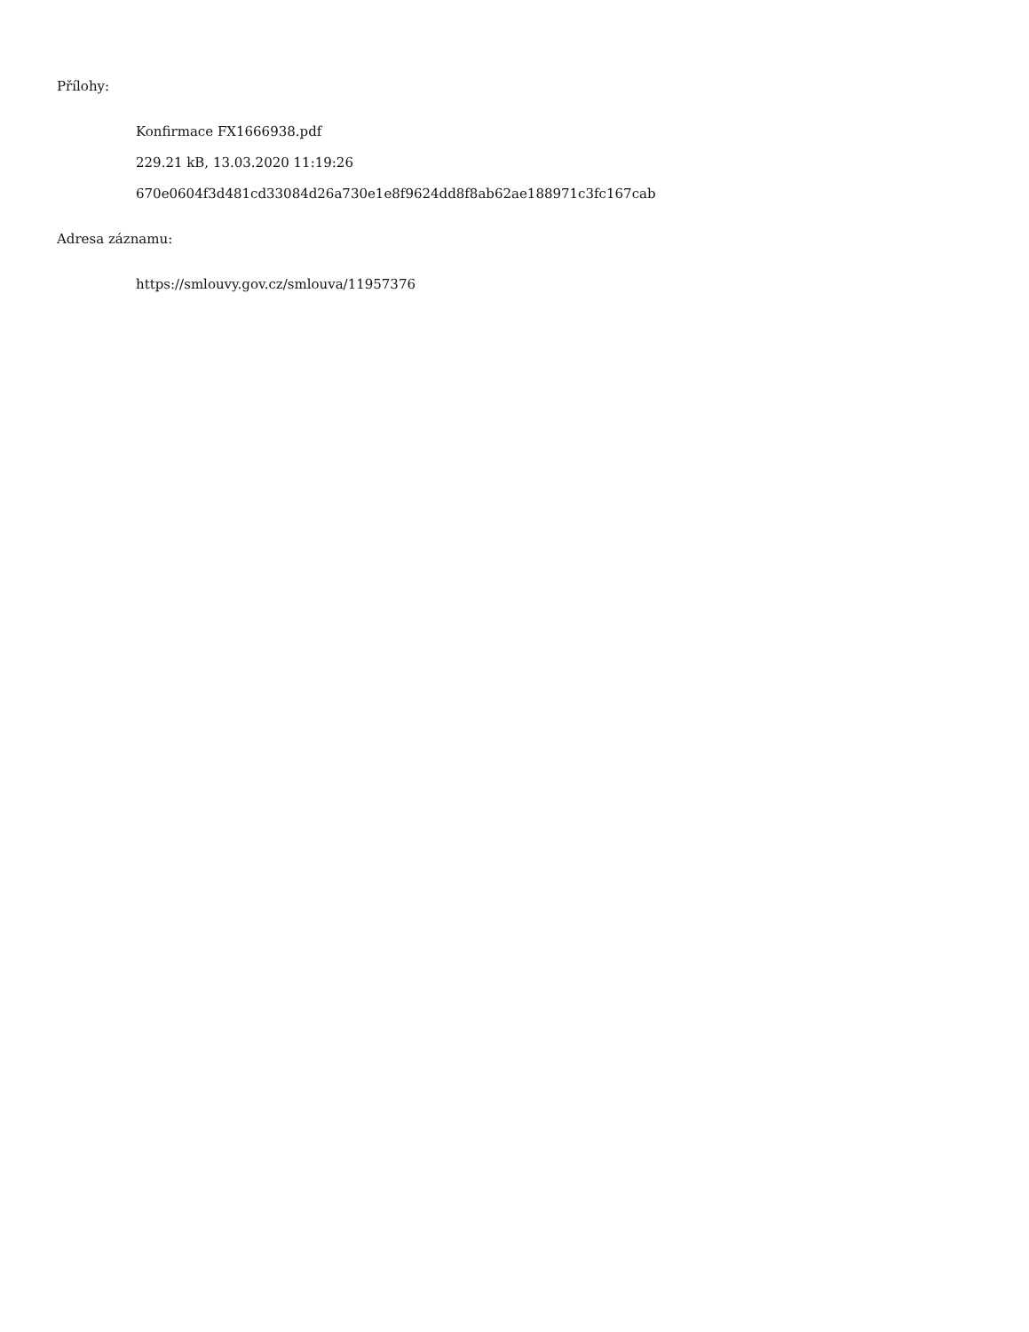Přílohy:
Konfirmace FX1666938.pdf
229.21 kB, 13.03.2020 11:19:26
670e0604f3d481cd33084d26a730e1e8f9624dd8f8ab62ae188971c3fc167cab
Adresa záznamu:
https://smlouvy.gov.cz/smlouva/11957376